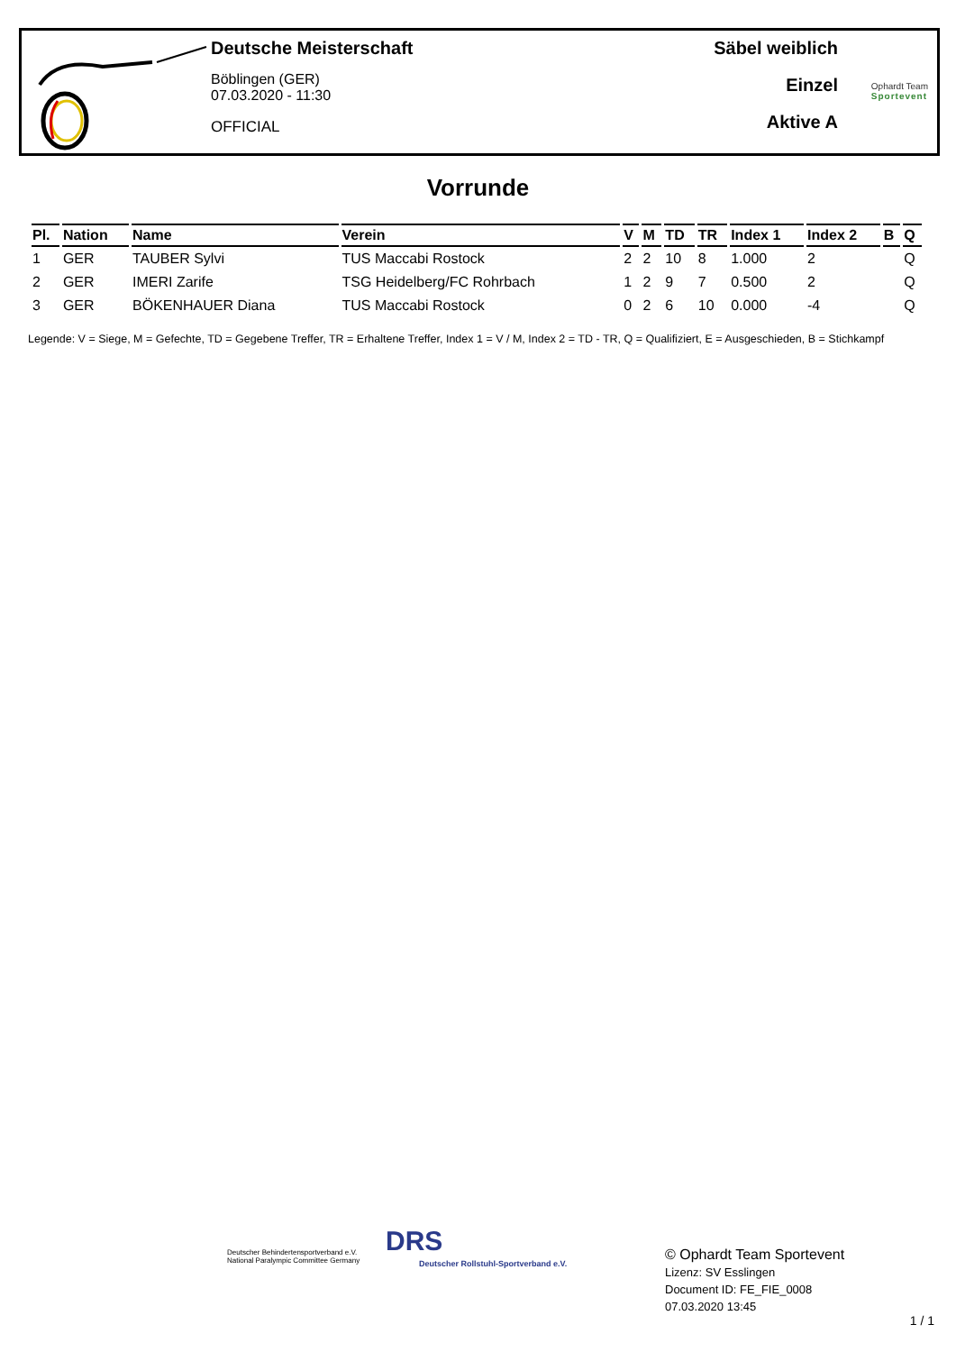Deutsche Meisterschaft
Böblingen (GER)
07.03.2020 - 11:30
OFFICIAL
Säbel weiblich
Einzel
Aktive A
Ophardt Team
Sportevent
Vorrunde
| Pl. | Nation | Name | Verein | V | M | TD | TR | Index 1 | Index 2 | B | Q |
| --- | --- | --- | --- | --- | --- | --- | --- | --- | --- | --- | --- |
| 1 | GER | TAUBER Sylvi | TUS Maccabi Rostock | 2 | 2 | 10 | 8 | 1.000 | 2 | | Q |
| 2 | GER | IMERI Zarife | TSG Heidelberg/FC Rohrbach | 1 | 2 | 9 | 7 | 0.500 | 2 | | Q |
| 3 | GER | BÖKENHAUER Diana | TUS Maccabi Rostock | 0 | 2 | 6 | 10 | 0.000 | -4 | | Q |
Legende: V = Siege, M = Gefechte, TD = Gegebene Treffer, TR = Erhaltene Treffer, Index 1 = V / M, Index 2 = TD - TR, Q = Qualifiziert, E = Ausgeschieden, B = Stichkampf
Deutscher Behindertensportverband e.V.
National Paralympic Committee Germany
DRS
Deutscher Rollstuhl-Sportverband e.V.
© Ophardt Team Sportevent
Lizenz: SV Esslingen
Document ID: FE_FIE_0008
07.03.2020 13:45
1 / 1